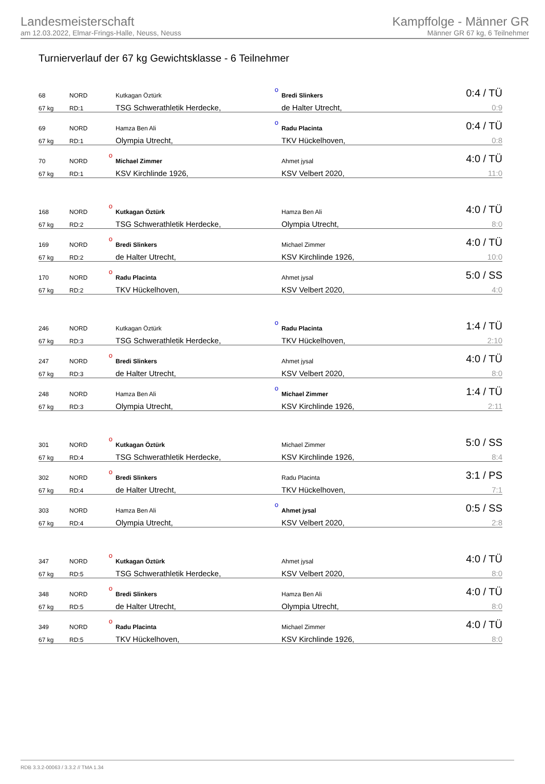Landesmeisterschaft
am 12.03.2022, Elmar-Frings-Halle, Neuss, Neuss
Kampffolge - Männer GR
Männer GR 67 kg, 6 Teilnehmer
Turnierverlauf der 67 kg Gewichtsklasse - 6 Teilnehmer
| 68 | NORD | | Kutkagan Öztürk | o | Bredi Slinkers | 0:4 / TÜ |
| 67 kg | RD:1 | | TSG Schwerathletik Herdecke, | | de Halter Utrecht, | 0:9 |
| 69 | NORD | | Hamza Ben Ali | o | Radu Placinta | 0:4 / TÜ |
| 67 kg | RD:1 | | Olympia Utrecht, | | TKV Hückelhoven, | 0:8 |
| 70 | NORD | o | Michael Zimmer | | Ahmet jysal | 4:0 / TÜ |
| 67 kg | RD:1 | | KSV Kirchlinde 1926, | | KSV Velbert 2020, | 11:0 |
| 168 | NORD | o | Kutkagan Öztürk | | Hamza Ben Ali | 4:0 / TÜ |
| 67 kg | RD:2 | | TSG Schwerathletik Herdecke, | | Olympia Utrecht, | 8:0 |
| 169 | NORD | o | Bredi Slinkers | | Michael Zimmer | 4:0 / TÜ |
| 67 kg | RD:2 | | de Halter Utrecht, | | KSV Kirchlinde 1926, | 10:0 |
| 170 | NORD | o | Radu Placinta | | Ahmet jysal | 5:0 / SS |
| 67 kg | RD:2 | | TKV Hückelhoven, | | KSV Velbert 2020, | 4:0 |
| 246 | NORD | | Kutkagan Öztürk | o | Radu Placinta | 1:4 / TÜ |
| 67 kg | RD:3 | | TSG Schwerathletik Herdecke, | | TKV Hückelhoven, | 2:10 |
| 247 | NORD | o | Bredi Slinkers | | Ahmet jysal | 4:0 / TÜ |
| 67 kg | RD:3 | | de Halter Utrecht, | | KSV Velbert 2020, | 8:0 |
| 248 | NORD | | Hamza Ben Ali | o | Michael Zimmer | 1:4 / TÜ |
| 67 kg | RD:3 | | Olympia Utrecht, | | KSV Kirchlinde 1926, | 2:11 |
| 301 | NORD | o | Kutkagan Öztürk | | Michael Zimmer | 5:0 / SS |
| 67 kg | RD:4 | | TSG Schwerathletik Herdecke, | | KSV Kirchlinde 1926, | 8:4 |
| 302 | NORD | o | Bredi Slinkers | | Radu Placinta | 3:1 / PS |
| 67 kg | RD:4 | | de Halter Utrecht, | | TKV Hückelhoven, | 7:1 |
| 303 | NORD | | Hamza Ben Ali | o | Ahmet jysal | 0:5 / SS |
| 67 kg | RD:4 | | Olympia Utrecht, | | KSV Velbert 2020, | 2:8 |
| 347 | NORD | o | Kutkagan Öztürk | | Ahmet jysal | 4:0 / TÜ |
| 67 kg | RD:5 | | TSG Schwerathletik Herdecke, | | KSV Velbert 2020, | 8:0 |
| 348 | NORD | o | Bredi Slinkers | | Hamza Ben Ali | 4:0 / TÜ |
| 67 kg | RD:5 | | de Halter Utrecht, | | Olympia Utrecht, | 8:0 |
| 349 | NORD | o | Radu Placinta | | Michael Zimmer | 4:0 / TÜ |
| 67 kg | RD:5 | | TKV Hückelhoven, | | KSV Kirchlinde 1926, | 8:0 |
RDB 3.3.2-00063 / 3.3.2 // TMA 1.34